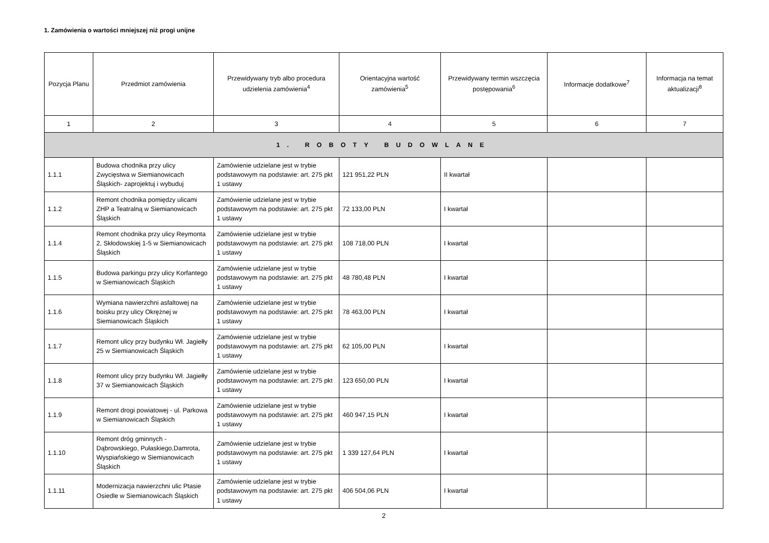1. Zamówienia o wartości mniejszej niż progi unijne
| Pozycja Planu | Przedmiot zamówienia | Przewidywany tryb albo procedura udzielenia zamówienia<sup>4</sup> | Orientacyjna wartość zamówienia<sup>5</sup> | Przewidywany termin wszczęcia postępowania<sup>6</sup> | Informacje dodatkowe<sup>7</sup> | Informacja na temat aktualizacji<sup>8</sup> |
| --- | --- | --- | --- | --- | --- | --- |
| 1 | 2 | 3 | 4 | 5 | 6 | 7 |
| 1. ROBOTY BUDOWLANE | | | | | | |
| 1.1.1 | Budowa chodnika przy ulicy Zwycięstwa w Siemianowicach Śląskich- zaprojektuj i wybuduj | Zamówienie udzielane jest w trybie podstawowym na podstawie: art. 275 pkt 1 ustawy | 121 951,22 PLN | II kwartał | | |
| 1.1.2 | Remont chodnika pomiędzy ulicami ZHP a Teatralną w Siemianowicach Śląskich | Zamówienie udzielane jest w trybie podstawowym na podstawie: art. 275 pkt 1 ustawy | 72 133,00 PLN | I kwartał | | |
| 1.1.4 | Remont chodnika przy ulicy Reymonta 2, Skłodowskiej 1-5 w Siemianowicach Śląskich | Zamówienie udzielane jest w trybie podstawowym na podstawie: art. 275 pkt 1 ustawy | 108 718,00 PLN | I kwartał | | |
| 1.1.5 | Budowa parkingu przy ulicy Korfantego w Siemianowicach Śląskich | Zamówienie udzielane jest w trybie podstawowym na podstawie: art. 275 pkt 1 ustawy | 48 780,48 PLN | I kwartał | | |
| 1.1.6 | Wymiana nawierzchni asfaltowej na boisku przy ulicy Okrężnej w Siemianowicach Śląskich | Zamówienie udzielane jest w trybie podstawowym na podstawie: art. 275 pkt 1 ustawy | 78 463,00 PLN | I kwartał | | |
| 1.1.7 | Remont ulicy przy budynku Wł. Jagiełły 25 w Siemianowicach Śląskich | Zamówienie udzielane jest w trybie podstawowym na podstawie: art. 275 pkt 1 ustawy | 62 105,00 PLN | I kwartał | | |
| 1.1.8 | Remont ulicy przy budynku Wł. Jagiełły 37 w Siemianowicach Śląskich | Zamówienie udzielane jest w trybie podstawowym na podstawie: art. 275 pkt 1 ustawy | 123 650,00 PLN | I kwartał | | |
| 1.1.9 | Remont drogi powiatowej - ul. Parkowa w Siemianowicach Śląskich | Zamówienie udzielane jest w trybie podstawowym na podstawie: art. 275 pkt 1 ustawy | 460 947,15 PLN | I kwartał | | |
| 1.1.10 | Remont dróg gminnych - Dąbrowskiego, Pułaskiego,Damrota, Wyspiańskiego w Siemianowicach Śląskich | Zamówienie udzielane jest w trybie podstawowym na podstawie: art. 275 pkt 1 ustawy | 1 339 127,64 PLN | I kwartał | | |
| 1.1.11 | Modernizacja nawierzchni ulic Ptasie Osiedle w Siemianowicach Śląskich | Zamówienie udzielane jest w trybie podstawowym na podstawie: art. 275 pkt 1 ustawy | 406 504,06 PLN | I kwartał | | |
2